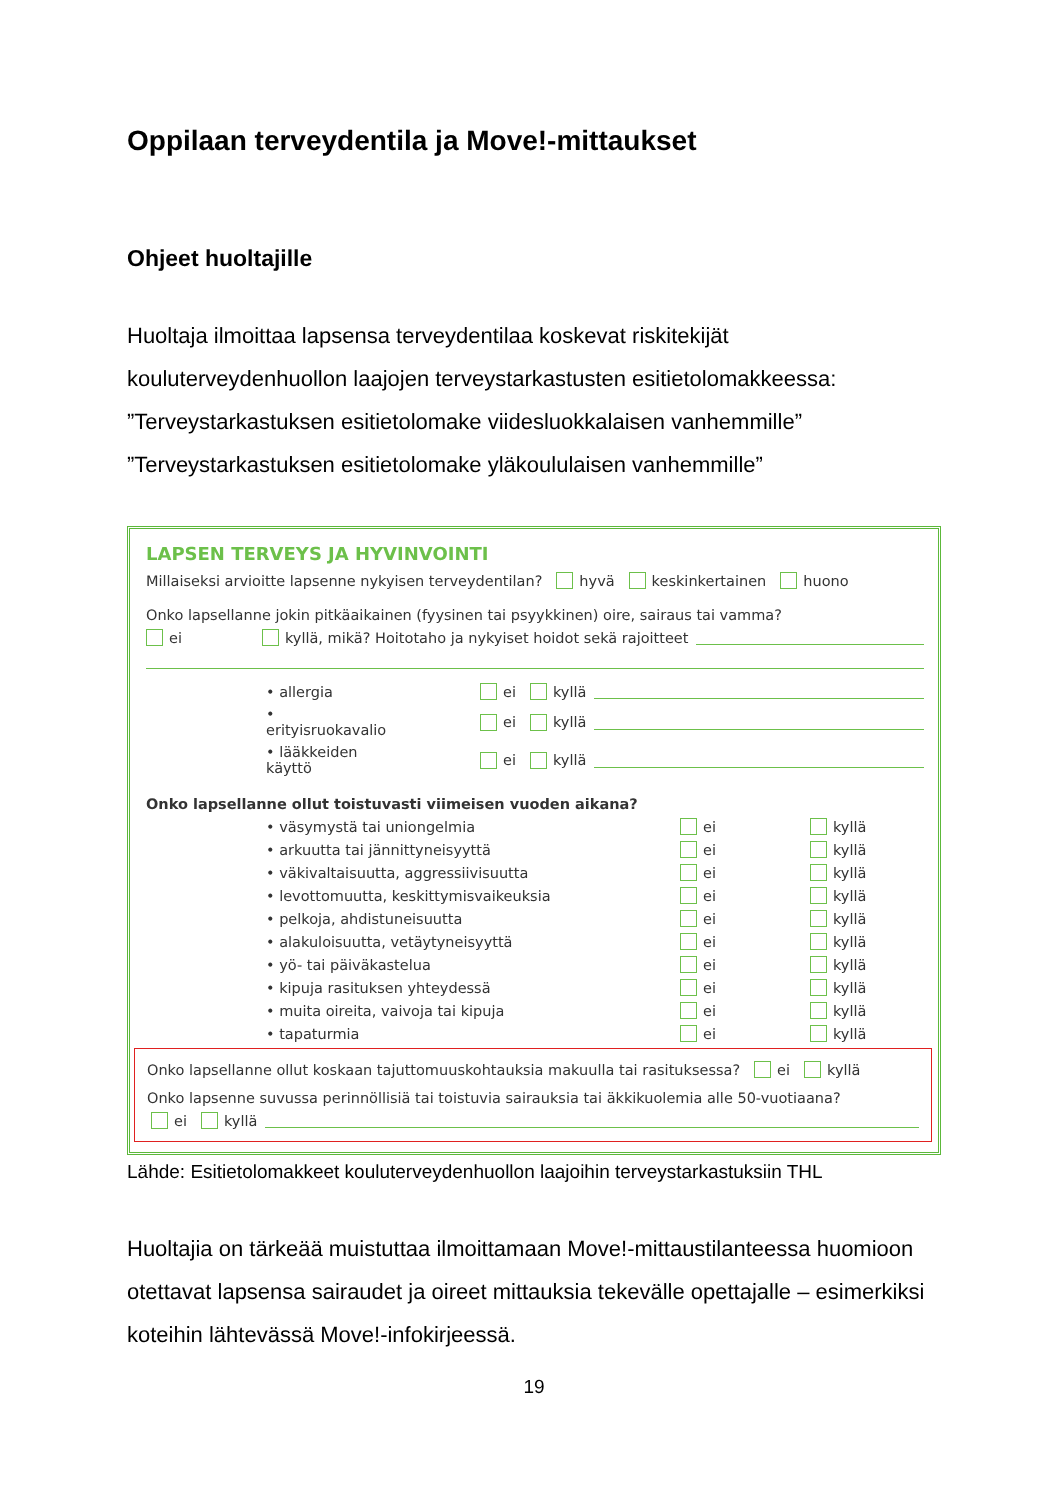Oppilaan terveydentila ja Move!-mittaukset
Ohjeet huoltajille
Huoltaja ilmoittaa lapsensa terveydentilaa koskevat riskitekijät kouluterveydenhuollon laajojen terveystarkastusten esitietolomakkeessa:
”Terveystarkastuksen esitietolomake viidesluokkalaisen vanhemmille”
”Terveystarkastuksen esitietolomake yläkoululaisen vanhemmille”
LAPSEN TERVEYS JA HYVINVOINTI
Millaiseksi arvioitte lapsenne nykyisen terveydentilan? hyvä keskinkertainen huono
Onko lapsellanne jokin pitkäaikainen (fyysinen tai psyykkinen) oire, sairaus tai vamma?
ei kyllä, mikä? Hoitotaho ja nykyiset hoidot sekä rajoitteet
• allergia ei kyllä
• erityisruokavalio ei kyllä
• lääkkeiden käyttö ei kyllä
Onko lapsellanne ollut toistuvasti viimeisen vuoden aikana?
• väsymystä tai uniongelmia ei kyllä
• arkuutta tai jännittyneisyyttä ei kyllä
• väkivaltaisuutta, aggressiivisuutta ei kyllä
• levottomuutta, keskittymisvaikeuksia ei kyllä
• pelkoja, ahdistuneisuutta ei kyllä
• alakuloisuutta, vetäytyneisyyttä ei kyllä
• yö- tai päiväkastelua ei kyllä
• kipuja rasituksen yhteydessä ei kyllä
• muita oireita, vaivoja tai kipuja ei kyllä
• tapaturmia ei kyllä
Onko lapsellanne ollut koskaan tajuttomuuskohtauksia makuulla tai rasituksessa? ei kyllä
Onko lapsenne suvussa perinnöllisiä tai toistuvia sairauksia tai äkkikuolemia alle 50-vuotiaana?
ei kyllä
Lähde: Esitietolomakkeet kouluterveydenhuollon laajoihin terveystarkastuksiin THL
Huoltajia on tärkeää muistuttaa ilmoittamaan Move!-mittaustilanteessa huomioon otettavat lapsensa sairaudet ja oireet mittauksia tekevälle opettajalle – esimerkiksi koteihin lähtevässä Move!-infokirjeessä.
19